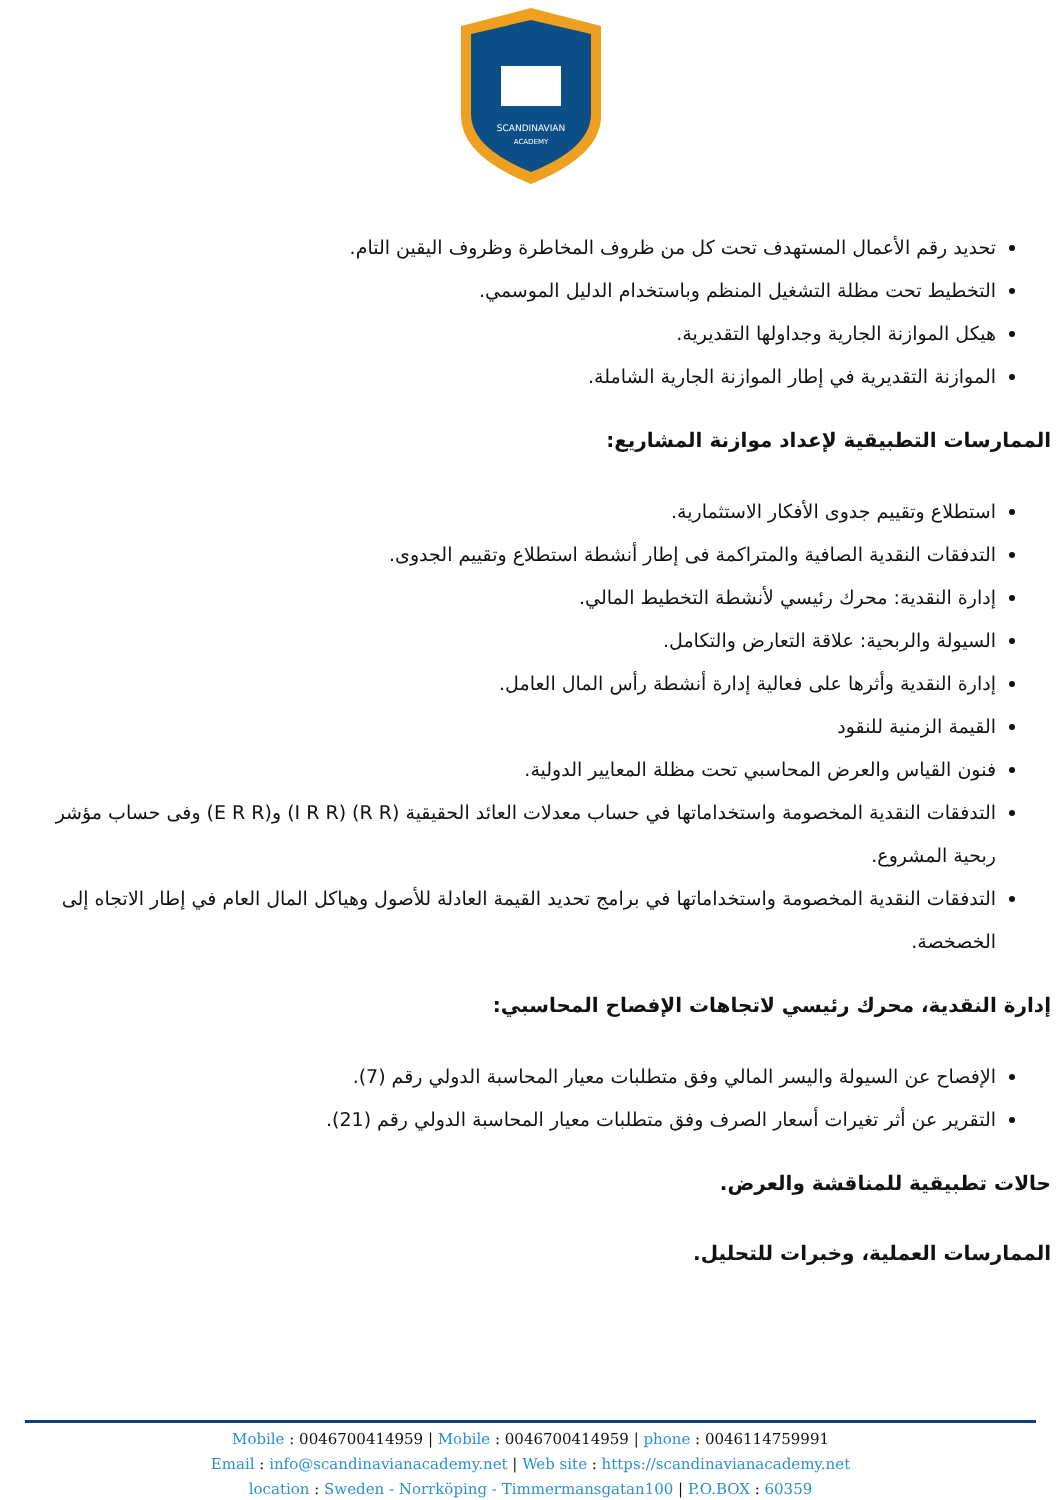SCANDINAVIAN
ACADEMY
تحديد رقم الأعمال المستهدف تحت كل من ظروف المخاطرة وظروف اليقين التام.
التخطيط تحت مظلة التشغيل المنظم وباستخدام الدليل الموسمي.
هيكل الموازنة الجارية وجداولها التقديرية.
الموازنة التقديرية في إطار الموازنة الجارية الشاملة.
الممارسات التطبيقية لإعداد موازنة المشاريع:
استطلاع وتقييم جدوى الأفكار الاستثمارية.
التدفقات النقدية الصافية والمتراكمة فى إطار أنشطة استطلاع وتقييم الجدوى.
إدارة النقدية: محرك رئيسي لأنشطة التخطيط المالي.
السيولة والربحية: علاقة التعارض والتكامل.
إدارة النقدية وأثرها على فعالية إدارة أنشطة رأس المال العامل.
القيمة الزمنية للنقود
فنون القياس والعرض المحاسبي تحت مظلة المعايير الدولية.
التدفقات النقدية المخصومة واستخداماتها في حساب معدلات العائد الحقيقية (R R) (I R R) و(E R R) وفى حساب مؤشر ربحية المشروع.
التدفقات النقدية المخصومة واستخداماتها في برامج تحديد القيمة العادلة للأصول وهياكل المال العام في إطار الاتجاه إلى الخصخصة.
إدارة النقدية، محرك رئيسي لاتجاهات الإفصاح المحاسبي:
الإفصاح عن السيولة واليسر المالي وفق متطلبات معيار المحاسبة الدولي رقم (7).
التقرير عن أثر تغيرات أسعار الصرف وفق متطلبات معيار المحاسبة الدولي رقم (21).
حالات تطبيقية للمناقشة والعرض.
الممارسات العملية، وخبرات للتحليل.
Mobile : 0046700414959 | Mobile : 0046700414959 | phone : 0046114759991
Email : info@scandinavianacademy.net | Web site : https://scandinavianacademy.net
location : Sweden - Norrköping - Timmermansgatan100 | P.O.BOX : 60359